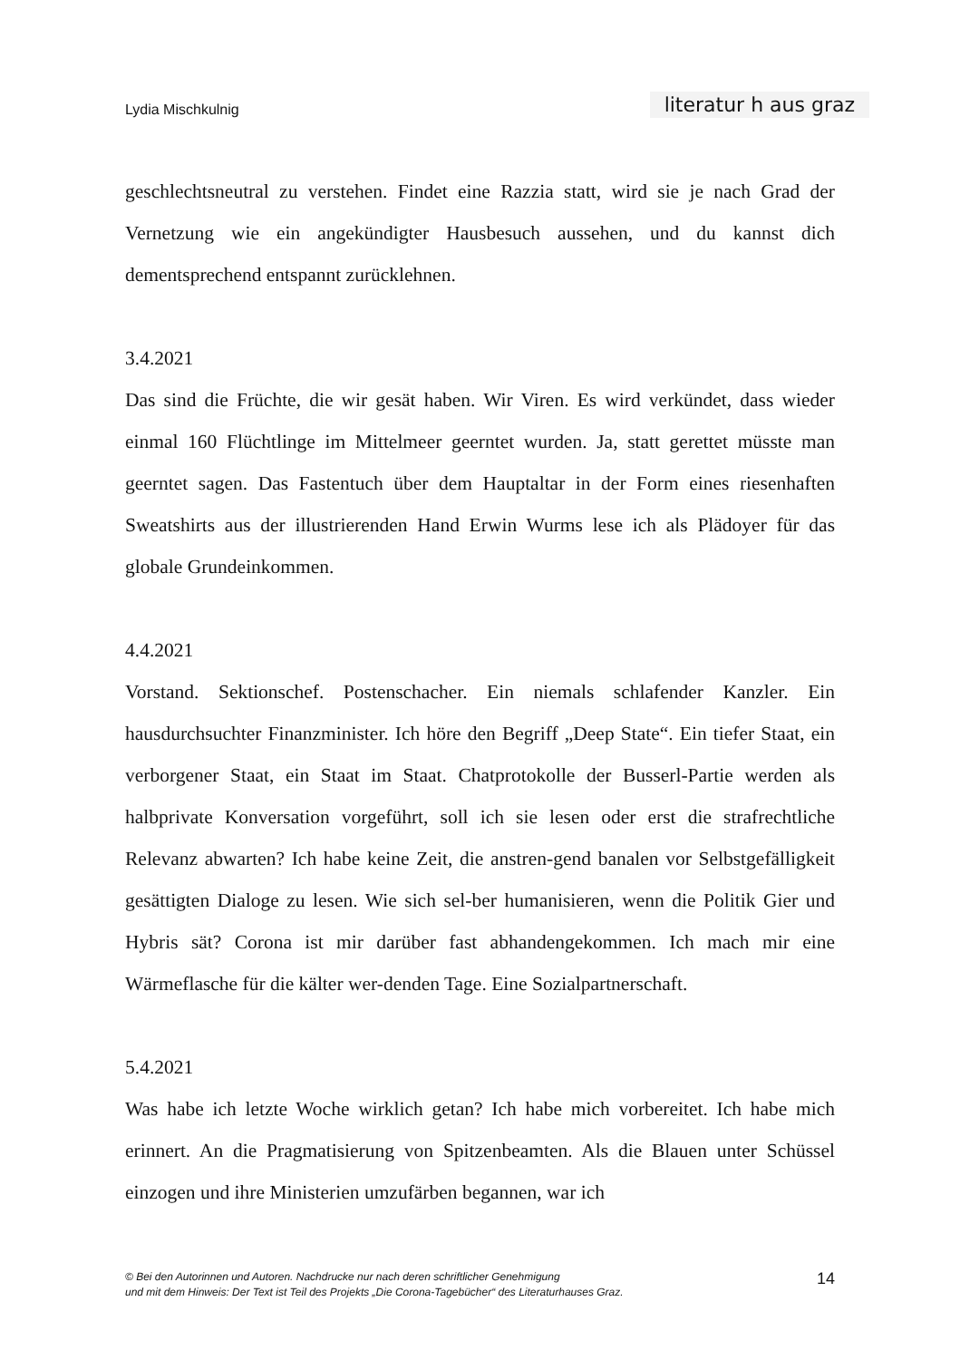Lydia Mischkulnig literatur h aus graz
geschlechtsneutral zu verstehen. Findet eine Razzia statt, wird sie je nach Grad der Vernetzung wie ein angekündigter Hausbesuch aussehen, und du kannst dich dementsprechend entspannt zurücklehnen.
3.4.2021
Das sind die Früchte, die wir gesät haben. Wir Viren. Es wird verkündet, dass wieder einmal 160 Flüchtlinge im Mittelmeer geerntet wurden. Ja, statt gerettet müsste man geerntet sagen. Das Fastentuch über dem Hauptaltar in der Form eines riesenhaften Sweatshirts aus der illustrierenden Hand Erwin Wurms lese ich als Plädoyer für das globale Grundeinkommen.
4.4.2021
Vorstand. Sektionschef. Postenschacher. Ein niemals schlafender Kanzler. Ein hausdurchsuchter Finanzminister. Ich höre den Begriff „Deep State“. Ein tiefer Staat, ein verborgener Staat, ein Staat im Staat. Chatprotokolle der Busserl-Partie werden als halbprivate Konversation vorgeführt, soll ich sie lesen oder erst die strafrechtliche Relevanz abwarten? Ich habe keine Zeit, die anstren-gend banalen vor Selbstgefälligkeit gesättigten Dialoge zu lesen. Wie sich sel-ber humanisieren, wenn die Politik Gier und Hybris sät? Corona ist mir darüber fast abhandengekommen. Ich mach mir eine Wärmeflasche für die kälter wer-denden Tage. Eine Sozialpartnerschaft.
5.4.2021
Was habe ich letzte Woche wirklich getan? Ich habe mich vorbereitet. Ich habe mich erinnert. An die Pragmatisierung von Spitzenbeamten. Als die Blauen unter Schüssel einzogen und ihre Ministerien umzufärben begannen, war ich
© Bei den Autorinnen und Autoren. Nachdrucke nur nach deren schriftlicher Genehmigung
und mit dem Hinweis: Der Text ist Teil des Projekts „Die Corona-Tagebücher“ des Literaturhauses Graz.
14